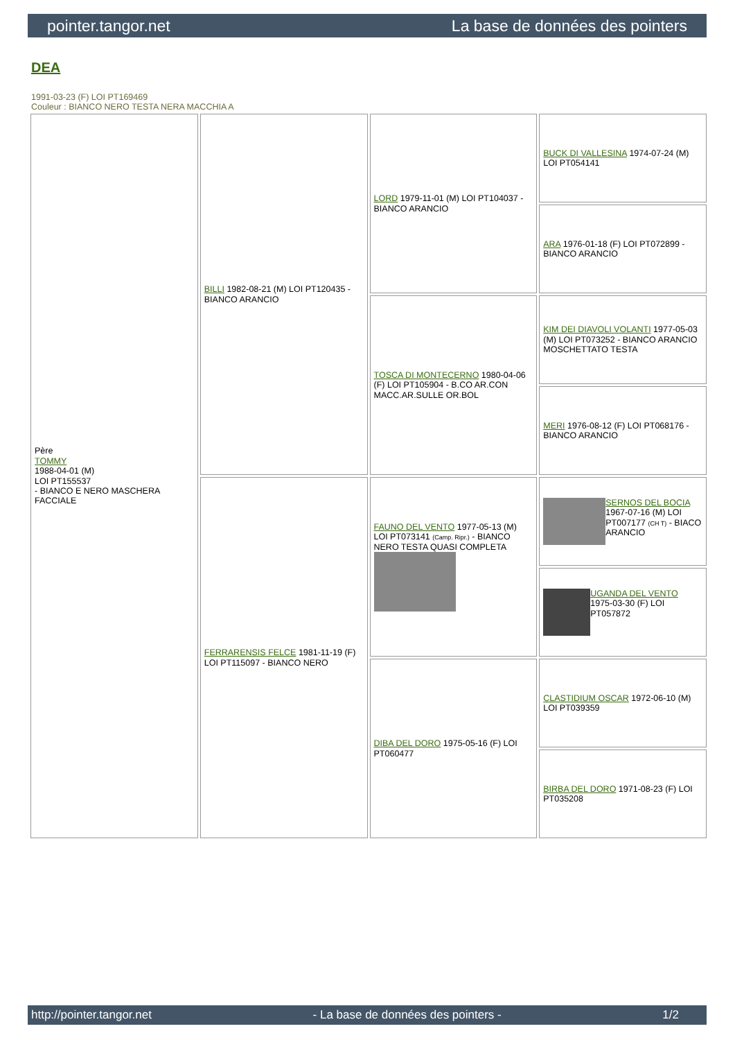pointer.tangor.net La base de données des pointers
DEA
1991-03-23 (F) LOI PT169469
Couleur : BIANCO NERO TESTA NERA MACCHIA A
| Père TOMMY 1988-04-01 (M) LOI PT155537 - BIANCO E NERO MASCHERA FACCIALE | BILLI 1982-08-21 (M) LOI PT120435 - BIANCO ARANCIO | LORD 1979-11-01 (M) LOI PT104037 - BIANCO ARANCIO | BUCK DI VALLESINA 1974-07-24 (M) LOI PT054141 |
| | | | ARA 1976-01-18 (F) LOI PT072899 - BIANCO ARANCIO |
| | | TOSCA DI MONTECERNO 1980-04-06 (F) LOI PT105904 - B.CO AR.CON MACC.AR.SULLE OR.BOL | KIM DEI DIAVOLI VOLANTI 1977-05-03 (M) LOI PT073252 - BIANCO ARANCIO MOSCHETTATO TESTA |
| | | | MERI 1976-08-12 (F) LOI PT068176 - BIANCO ARANCIO |
| | FERRARENSIS FELCE 1981-11-19 (F) LOI PT115097 - BIANCO NERO | FAUNO DEL VENTO 1977-05-13 (M) LOI PT073141 (Camp. Ripr.) - BIANCO NERO TESTA QUASI COMPLETA | SERNOS DEL BOCIA 1967-07-16 (M) LOI PT007177 (CH T) - BIACO ARANCIO |
| | | | UGANDA DEL VENTO 1975-03-30 (F) LOI PT057872 |
| | | DIBA DEL DORO 1975-05-16 (F) LOI PT060477 | CLASTIDIUM OSCAR 1972-06-10 (M) LOI PT039359 |
| | | | BIRBA DEL DORO 1971-08-23 (F) LOI PT035208 |
http://pointer.tangor.net - La base de données des pointers - 1/2